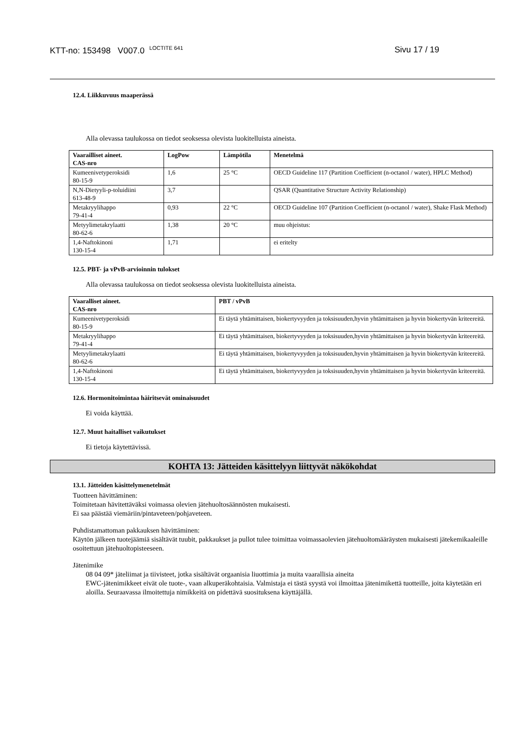KTT-no: 153498 V007.0 <sup>LOCTITE 641</sup> Sivu 17 / 19
12.4. Liikkuvuus maaperässä
Alla olevassa taulukossa on tiedot seoksessa olevista luokitelluista aineista.
| Vaarailliset aineet. CAS-nro | LogPow | Lämpötila | Menetelmä |
| --- | --- | --- | --- |
| Kumeenivetyperoksidi 80-15-9 | 1,6 | 25 °C | OECD Guideline 117 (Partition Coefficient (n-octanol / water), HPLC Method) |
| N,N-Dietyyli-p-toluidiini 613-48-9 | 3,7 | | QSAR (Quantitative Structure Activity Relationship) |
| Metakryylihappo 79-41-4 | 0,93 | 22 °C | OECD Guideline 107 (Partition Coefficient (n-octanol / water), Shake Flask Method) |
| Metyylimetakrylaatti 80-62-6 | 1,38 | 20 °C | muu ohjeistus: |
| 1,4-Naftokinoni 130-15-4 | 1,71 | | ei eritelty |
12.5. PBT- ja vPvB-arvioinnin tulokset
Alla olevassa taulukossa on tiedot seoksessa olevista luokitelluista aineista.
| Vaaralliset aineet. CAS-nro | PBT / vPvB |
| --- | --- |
| Kumeenivetyperoksidi 80-15-9 | Ei täytä yhtämittaisen, biokertyvyyden ja toksisuuden,hyvin yhtämittaisen ja hyvin biokertyvän kriteereitä. |
| Metakryylihappo 79-41-4 | Ei täytä yhtämittaisen, biokertyvyyden ja toksisuuden,hyvin yhtämittaisen ja hyvin biokertyvän kriteereitä. |
| Metyylimetakrylaatti 80-62-6 | Ei täytä yhtämittaisen, biokertyvyyden ja toksisuuden,hyvin yhtämittaisen ja hyvin biokertyvän kriteereitä. |
| 1,4-Naftokinoni 130-15-4 | Ei täytä yhtämittaisen, biokertyvyyden ja toksisuuden,hyvin yhtämittaisen ja hyvin biokertyvän kriteereitä. |
12.6. Hormonitoimintaa häiritsevät ominaisuudet
Ei voida käyttää.
12.7. Muut haitalliset vaikutukset
Ei tietoja käytettävissä.
KOHTA 13: Jätteiden käsittelyyn liittyvät näkökohdat
13.1. Jätteiden käsittelymenetelmät
Tuotteen hävittäminen:
Toimitetaan hävitettäväksi voimassa olevien jätehuoltosäännösten mukaisesti.
Ei saa päästää viemäriin/pintaveteen/pohjaveteen.
Puhdistamattoman pakkauksen hävittäminen:
Käytön jälkeen tuotejäämiä sisältävät tuubit, pakkaukset ja pullot tulee toimittaa voimassaolevien jätehuoltomääräysten mukaisesti jätekemikaaleille osoitettuun jätehuoltopisteeseen.
Jätenimike
08 04 09* jäteliimat ja tiivisteet, jotka sisältävät orgaanisia liuottimia ja muita vaarallisia aineita
EWC-jätenimikkeet eivät ole tuote-, vaan alkuperäkohtaisia. Valmistaja ei tästä syystä voi ilmoittaa jätenimikettä tuotteille, joita käytetään eri aloilla. Seuraavassa ilmoitettuja nimikkeitä on pidettävä suosituksena käyttäjällä.